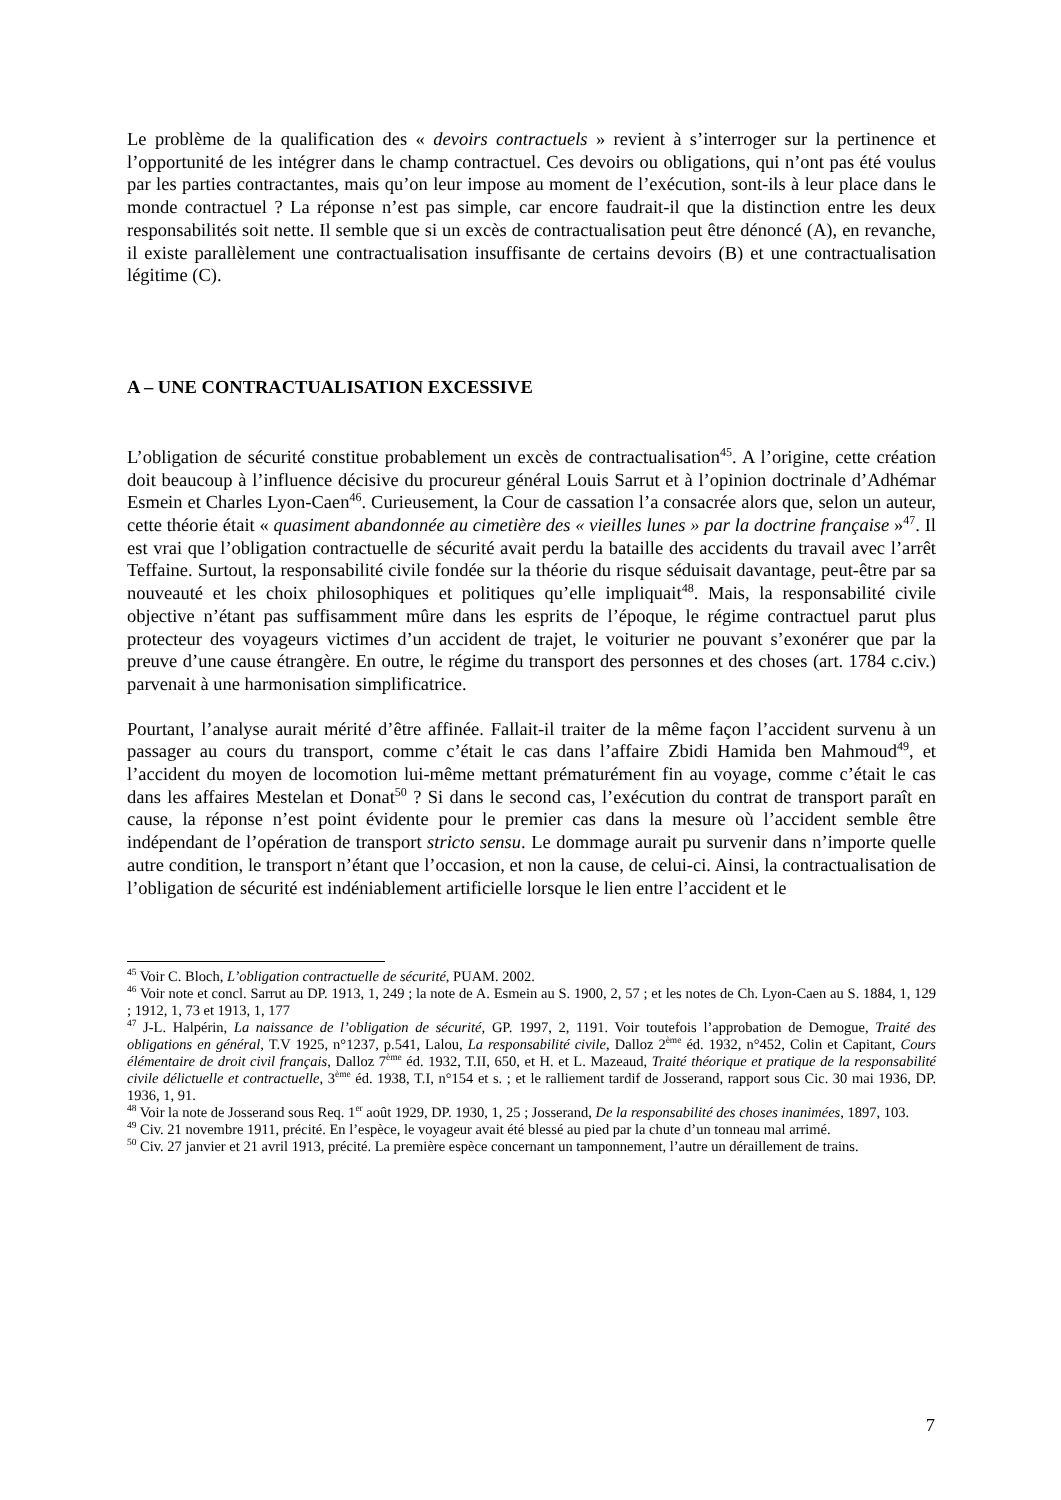Le problème de la qualification des « devoirs contractuels » revient à s’interroger sur la pertinence et l’opportunité de les intégrer dans le champ contractuel. Ces devoirs ou obligations, qui n’ont pas été voulus par les parties contractantes, mais qu’on leur impose au moment de l’exécution, sont-ils à leur place dans le monde contractuel ? La réponse n’est pas simple, car encore faudrait-il que la distinction entre les deux responsabilités soit nette. Il semble que si un excès de contractualisation peut être dénoncé (A), en revanche, il existe parallèlement une contractualisation insuffisante de certains devoirs (B) et une contractualisation légitime (C).
A – UNE CONTRACTUALISATION EXCESSIVE
L’obligation de sécurité constitue probablement un excès de contractualisation<sup>45</sup>. A l’origine, cette création doit beaucoup à l’influence décisive du procureur général Louis Sarrut et à l’opinion doctrinale d’Adhémar Esmein et Charles Lyon-Caen<sup>46</sup>. Curieusement, la Cour de cassation l’a consacrée alors que, selon un auteur, cette théorie était « quasiment abandonnée au cimetière des « vieilles lunes » par la doctrine française »<sup>47</sup>. Il est vrai que l’obligation contractuelle de sécurité avait perdu la bataille des accidents du travail avec l’arrêt Teffaine. Surtout, la responsabilité civile fondée sur la théorie du risque séduisait davantage, peut-être par sa nouveauté et les choix philosophiques et politiques qu’elle impliquait<sup>48</sup>. Mais, la responsabilité civile objective n’étant pas suffisamment mûre dans les esprits de l’époque, le régime contractuel parut plus protecteur des voyageurs victimes d’un accident de trajet, le voiturier ne pouvant s’exonérer que par la preuve d’une cause étrangère. En outre, le régime du transport des personnes et des choses (art. 1784 c.civ.) parvenait à une harmonisation simplificatrice.
Pourtant, l’analyse aurait mérité d’être affinée. Fallait-il traiter de la même façon l’accident survenu à un passager au cours du transport, comme c’était le cas dans l’affaire Zbidi Hamida ben Mahmoud<sup>49</sup>, et l’accident du moyen de locomotion lui-même mettant prématurément fin au voyage, comme c’était le cas dans les affaires Mestelan et Donat<sup>50</sup> ? Si dans le second cas, l’exécution du contrat de transport paraît en cause, la réponse n’est point évidente pour le premier cas dans la mesure où l’accident semble être indépendant de l’opération de transport stricto sensu. Le dommage aurait pu survenir dans n’importe quelle autre condition, le transport n’étant que l’occasion, et non la cause, de celui-ci. Ainsi, la contractualisation de l’obligation de sécurité est indéniablement artificielle lorsque le lien entre l’accident et le
<sup>45</sup> Voir C. Bloch, L’obligation contractuelle de sécurité, PUAM. 2002.
<sup>46</sup> Voir note et concl. Sarrut au DP. 1913, 1, 249 ; la note de A. Esmein au S. 1900, 2, 57 ; et les notes de Ch. Lyon-Caen au S. 1884, 1, 129 ; 1912, 1, 73 et 1913, 1, 177
<sup>47</sup> J-L. Halpérin, La naissance de l’obligation de sécurité, GP. 1997, 2, 1191. Voir toutefois l’approbation de Demogue, Traité des obligations en général, T.V 1925, n°1237, p.541, Lalou, La responsabilité civile, Dalloz 2<sup>ème</sup> éd. 1932, n°452, Colin et Capitant, Cours élémentaire de droit civil français, Dalloz 7<sup>ème</sup> éd. 1932, T.II, 650, et H. et L. Mazeaud, Traité théorique et pratique de la responsabilité civile délictuelle et contractuelle, 3<sup>ème</sup> éd. 1938, T.I, n°154 et s. ; et le ralliement tardif de Josserand, rapport sous Cic. 30 mai 1936, DP. 1936, 1, 91.
<sup>48</sup> Voir la note de Josserand sous Req. 1<sup>er</sup> août 1929, DP. 1930, 1, 25 ; Josserand, De la responsabilité des choses inanimées, 1897, 103.
<sup>49</sup> Civ. 21 novembre 1911, précité. En l’espèce, le voyageur avait été blessé au pied par la chute d’un tonneau mal arrimé.
<sup>50</sup> Civ. 27 janvier et 21 avril 1913, précité. La première espèce concernant un tamponnement, l’autre un déraillement de trains.
7